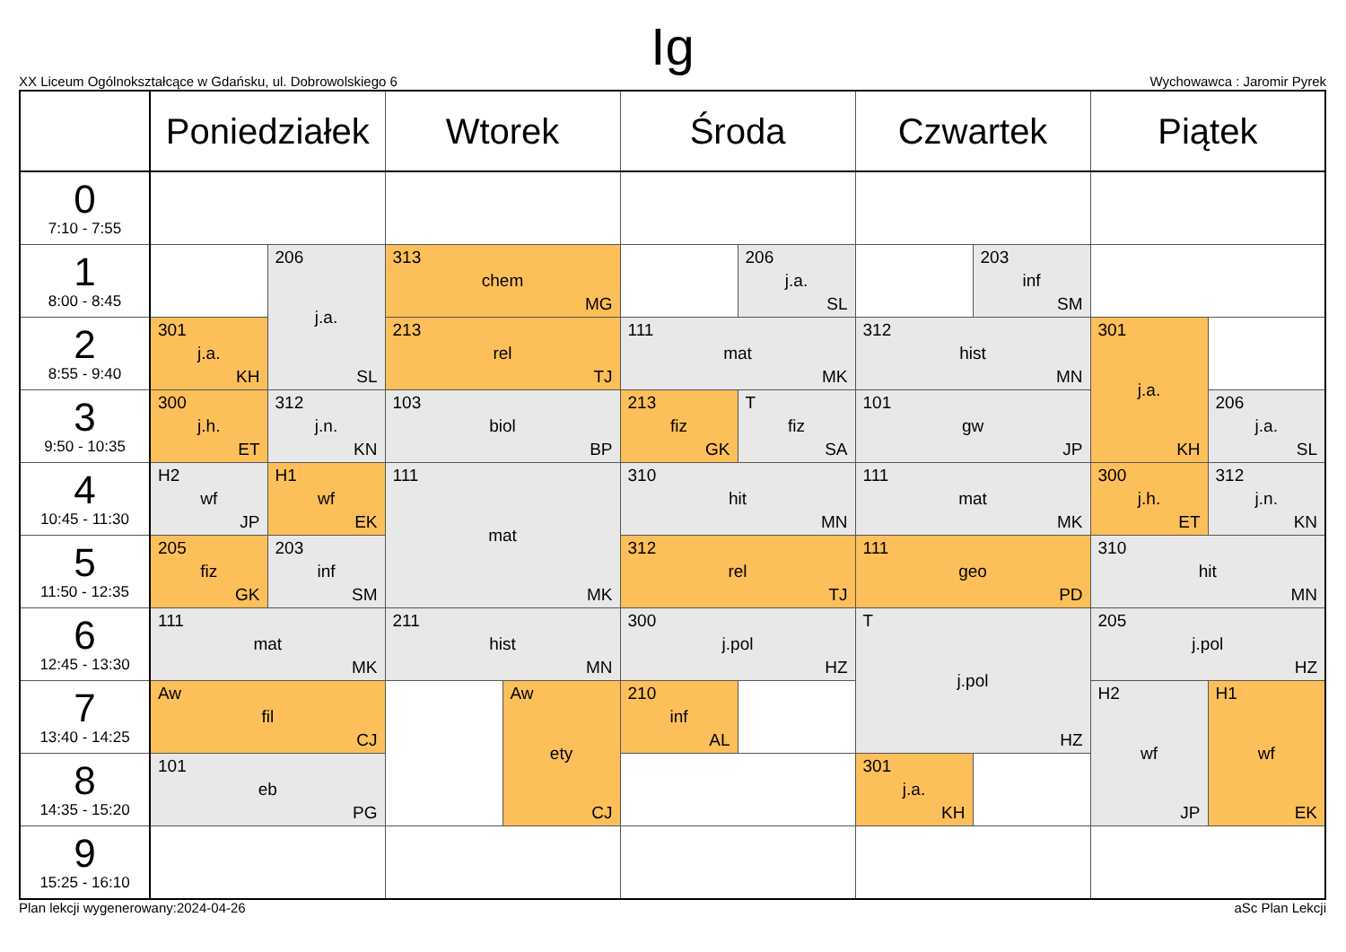Ig
XX Liceum Ogólnokształcące w Gdańsku, ul. Dobrowolskiego 6 Wychowawca : Jaromir Pyrek
| | Poniedziałek | | Wtorek | | Środa | | Czwartek | | Piątek | |
| --- | --- | --- | --- | --- | --- | --- | --- | --- | --- | --- |
| 0 7:10 - 7:55 | | | | | | | | | | |
| 1 8:00 - 8:45 | | 206 j.a. SL | 313 chem MG | | | 206 j.a. SL | | 203 inf SM | | |
| 2 8:55 - 9:40 | 301 j.a. KH | | 213 rel TJ | | 111 mat MK | | 312 hist MN | | 301 j.a. KH | |
| 3 9:50 - 10:35 | 300 j.h. ET | 312 j.n. KN | 103 biol BP | | 213 fiz GK | T fiz SA | 101 gw JP | | | 206 j.a. SL |
| 4 10:45 - 11:30 | H2 wf JP | H1 wf EK | 111 mat MK | | 310 hit MN | | 111 mat MK | | 300 j.h. ET | 312 j.n. KN |
| 5 11:50 - 12:35 | 205 fiz GK | 203 inf SM | | | 312 rel TJ | | 111 geo PD | | 310 hit MN | |
| 6 12:45 - 13:30 | 111 mat MK | | 211 hist MN | | 300 j.pol HZ | | T j.pol HZ | | 205 j.pol HZ | |
| 7 13:40 - 14:25 | Aw fil CJ | | | Aw ety CJ | 210 inf AL | | | | H2 wf JP | H1 wf EK |
| 8 14:35 - 15:20 | 101 eb PG | | | | | | 301 j.a. KH | | | |
| 9 15:25 - 16:10 | | | | | | | | | | |
Plan lekcji wygenerowany:2024-04-26 aSc Plan Lekcji